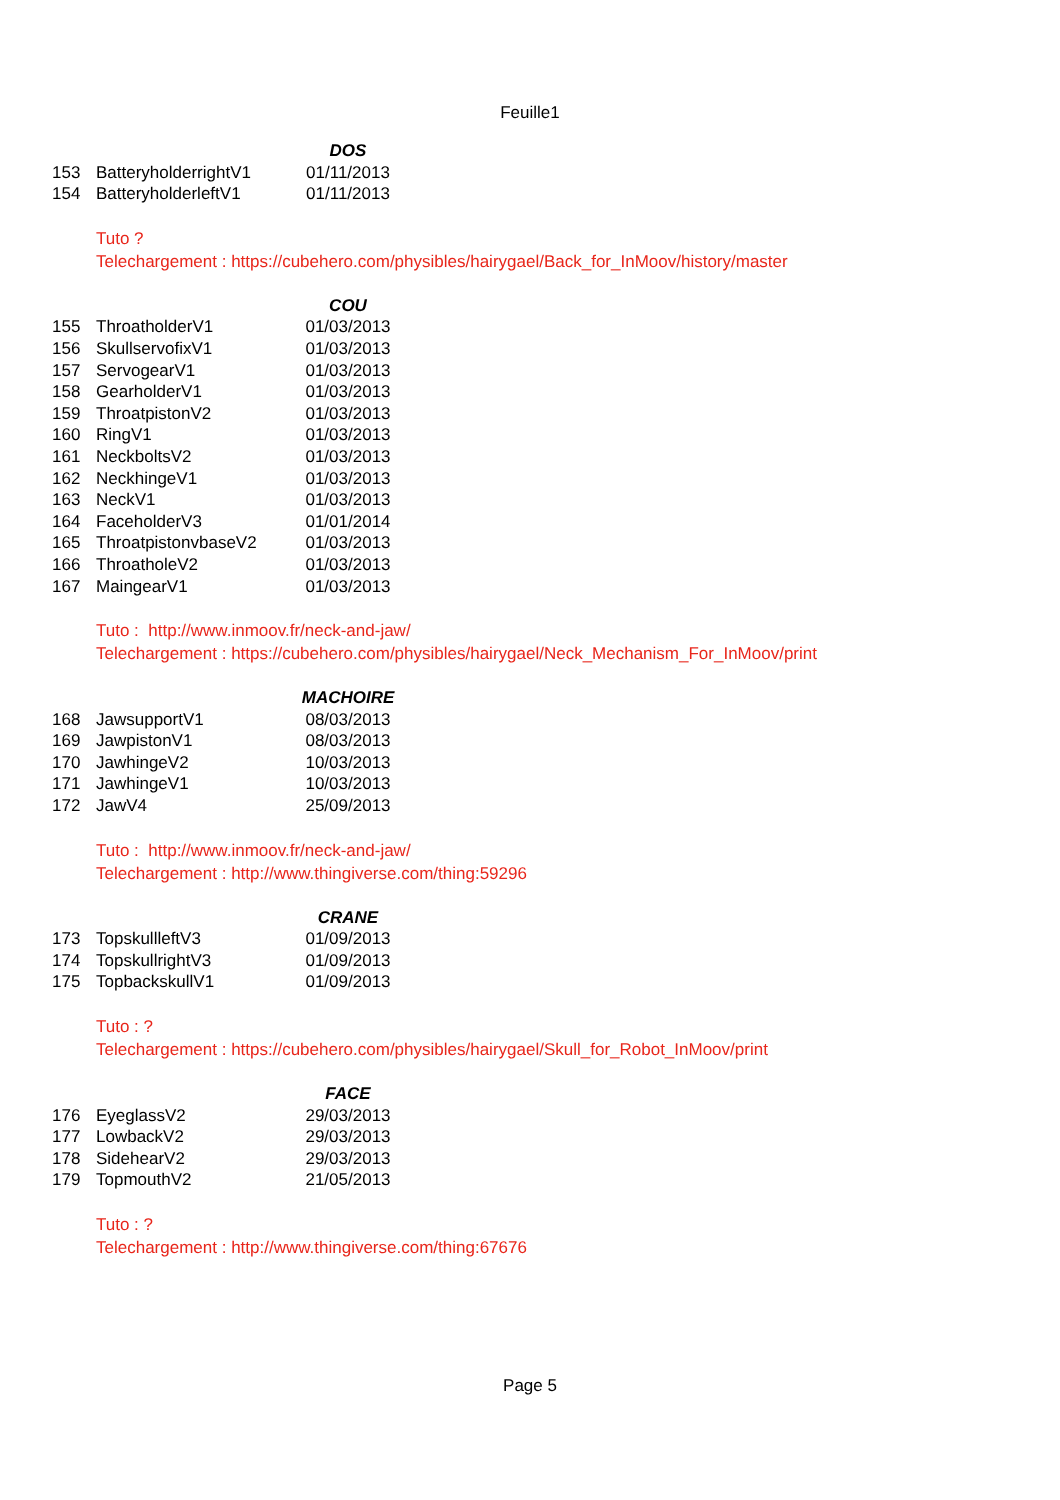Feuille1
| | | DOS |
| 153 | BatteryholderrightV1 | 01/11/2013 |
| 154 | BatteryholderleftV1 | 01/11/2013 |
Tuto ?
Telechargement : https://cubehero.com/physibles/hairygael/Back_for_InMoov/history/master
| | | COU |
| 155 | ThroatholderV1 | 01/03/2013 |
| 156 | SkullservofixV1 | 01/03/2013 |
| 157 | ServogearV1 | 01/03/2013 |
| 158 | GearholderV1 | 01/03/2013 |
| 159 | ThroatpistonV2 | 01/03/2013 |
| 160 | RingV1 | 01/03/2013 |
| 161 | NeckboltsV2 | 01/03/2013 |
| 162 | NeckhingeV1 | 01/03/2013 |
| 163 | NeckV1 | 01/03/2013 |
| 164 | FaceholderV3 | 01/01/2014 |
| 165 | ThroatpistonvbaseV2 | 01/03/2013 |
| 166 | ThroatholeV2 | 01/03/2013 |
| 167 | MaingearV1 | 01/03/2013 |
Tuto : http://www.inmoov.fr/neck-and-jaw/
Telechargement : https://cubehero.com/physibles/hairygael/Neck_Mechanism_For_InMoov/print
| | | MACHOIRE |
| 168 | JawsupportV1 | 08/03/2013 |
| 169 | JawpistonV1 | 08/03/2013 |
| 170 | JawhingeV2 | 10/03/2013 |
| 171 | JawhingeV1 | 10/03/2013 |
| 172 | JawV4 | 25/09/2013 |
Tuto : http://www.inmoov.fr/neck-and-jaw/
Telechargement : http://www.thingiverse.com/thing:59296
| | | CRANE |
| 173 | TopskullleftV3 | 01/09/2013 |
| 174 | TopskullrightV3 | 01/09/2013 |
| 175 | TopbackskullV1 | 01/09/2013 |
Tuto : ?
Telechargement : https://cubehero.com/physibles/hairygael/Skull_for_Robot_InMoov/print
| | | FACE |
| 176 | EyeglassV2 | 29/03/2013 |
| 177 | LowbackV2 | 29/03/2013 |
| 178 | SidehearV2 | 29/03/2013 |
| 179 | TopmouthV2 | 21/05/2013 |
Tuto : ?
Telechargement : http://www.thingiverse.com/thing:67676
Page 5